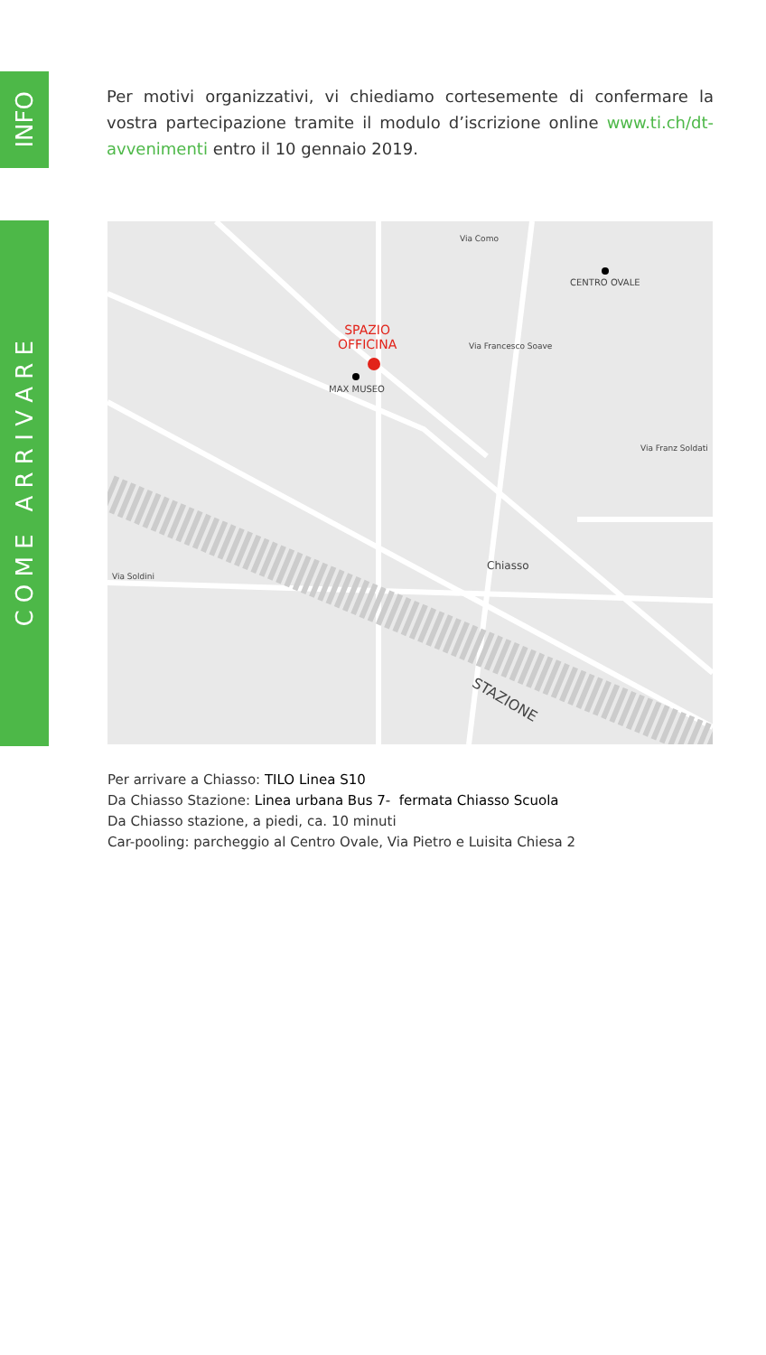INFO
C O M E A R R I V A R E
Per motivi organizzativi, vi chiediamo cortesemente di confermare la vostra partecipazione tramite il modulo d’iscrizione online www.ti.ch/dt-avvenimenti entro il 10 gennaio 2019.
SPAZIO
OFFICINA
MAX MUSEO
CENTRO OVALE
Chiasso
STAZIONE
Via Como
Via Francesco Soave
Via Soldini
Via Franz Soldati
Per arrivare a Chiasso: TILO Linea S10
Da Chiasso Stazione: Linea urbana Bus 7- fermata Chiasso Scuola
Da Chiasso stazione, a piedi, ca. 10 minuti
Car-pooling: parcheggio al Centro Ovale, Via Pietro e Luisita Chiesa 2